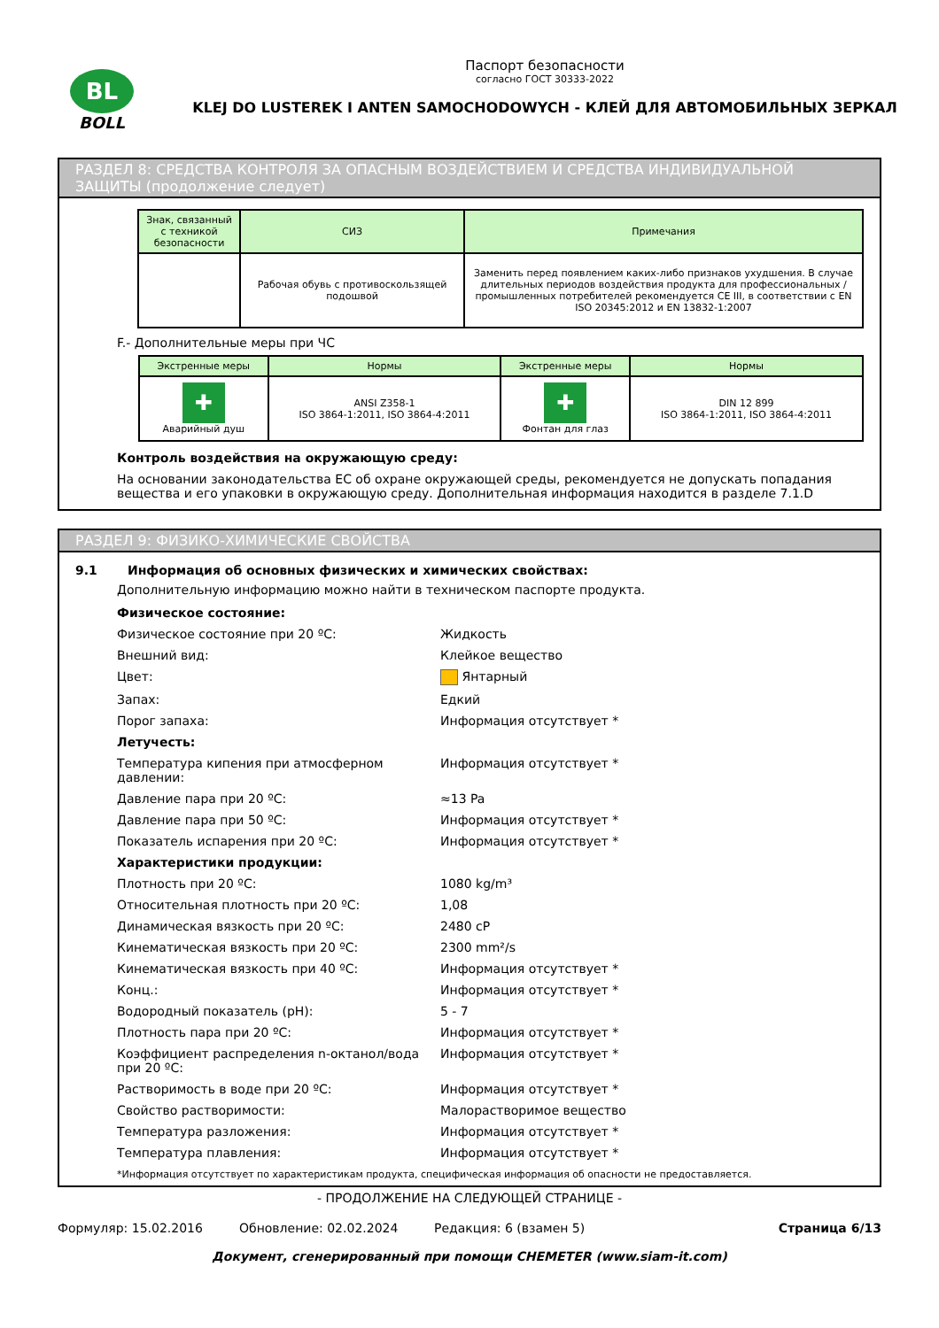BL
BOLL
Паспорт безопасности
согласно ГОСТ 30333-2022
KLEJ DO LUSTEREK I ANTEN SAMOCHODOWYCH - КЛЕЙ ДЛЯ АВТОМОБИЛЬНЫХ ЗЕРКАЛ
РАЗДЕЛ 8: СРЕДСТВА КОНТРОЛЯ ЗА ОПАСНЫМ ВОЗДЕЙСТВИЕМ И СРЕДСТВА ИНДИВИДУАЛЬНОЙ ЗАЩИТЫ (продолжение следует)
| Знак, связанный с техникой безопасности | СИЗ | Примечания |
| --- | --- | --- |
| | Рабочая обувь с противоскользящей подошвой | Заменить перед появлением каких-либо признаков ухудшения. В случае длительных периодов воздействия продукта для профессиональных / промышленных потребителей рекомендуется CE III, в соответствии с EN ISO 20345:2012 и EN 13832-1:2007 |
F.- Дополнительные меры при ЧС
| Экстренные меры | Нормы | Экстренные меры | Нормы |
| --- | --- | --- | --- |
| ✚ Аварийный душ | ANSI Z358-1 ISO 3864-1:2011, ISO 3864-4:2011 | ✚ Фонтан для глаз | DIN 12 899 ISO 3864-1:2011, ISO 3864-4:2011 |
Контроль воздействия на окружающую среду:
На основании законодательства ЕС об охране окружающей среды, рекомендуется не допускать попадания вещества и его упаковки в окружающую среду. Дополнительная информация находится в разделе 7.1.D
РАЗДЕЛ 9: ФИЗИКО-ХИМИЧЕСКИЕ СВОЙСТВА
9.1 Информация об основных физических и химических свойствах:
Дополнительную информацию можно найти в техническом паспорте продукта.
| Физическое состояние: | |
| Физическое состояние при 20 ºC: | Жидкость |
| Внешний вид: | Клейкое вещество |
| Цвет: | Янтарный |
| Запах: | Едкий |
| Порог запаха: | Информация отсутствует * |
| Летучесть: | |
| Температура кипения при атмосферном давлении: | Информация отсутствует * |
| Давление пара при 20 ºC: | ≈13 Pa |
| Давление пара при 50 ºC: | Информация отсутствует * |
| Показатель испарения при 20 ºC: | Информация отсутствует * |
| Характеристики продукции: | |
| Плотность при 20 ºC: | 1080 kg/m³ |
| Относительная плотность при 20 ºC: | 1,08 |
| Динамическая вязкость при 20 ºC: | 2480 cP |
| Кинематическая вязкость при 20 ºC: | 2300 mm²/s |
| Кинематическая вязкость при 40 ºC: | Информация отсутствует * |
| Конц.: | Информация отсутствует * |
| Водородный показатель (pH): | 5 - 7 |
| Плотность пара при 20 ºC: | Информация отсутствует * |
| Коэффициент распределения n-октанол/вода при 20 ºC: | Информация отсутствует * |
| Растворимость в воде при 20 ºC: | Информация отсутствует * |
| Свойство растворимости: | Малорастворимое вещество |
| Температура разложения: | Информация отсутствует * |
| Температура плавления: | Информация отсутствует * |
*Информация отсутствует по характеристикам продукта, специфическая информация об опасности не предоставляется.
- ПРОДОЛЖЕНИЕ НА СЛЕДУЮЩЕЙ СТРАНИЦЕ -
Формуляр: 15.02.2016 Обновление: 02.02.2024 Редакция: 6 (взамен 5) Страница 6/13
Документ, сгенерированный при помощи CHEMETER (www.siam-it.com)